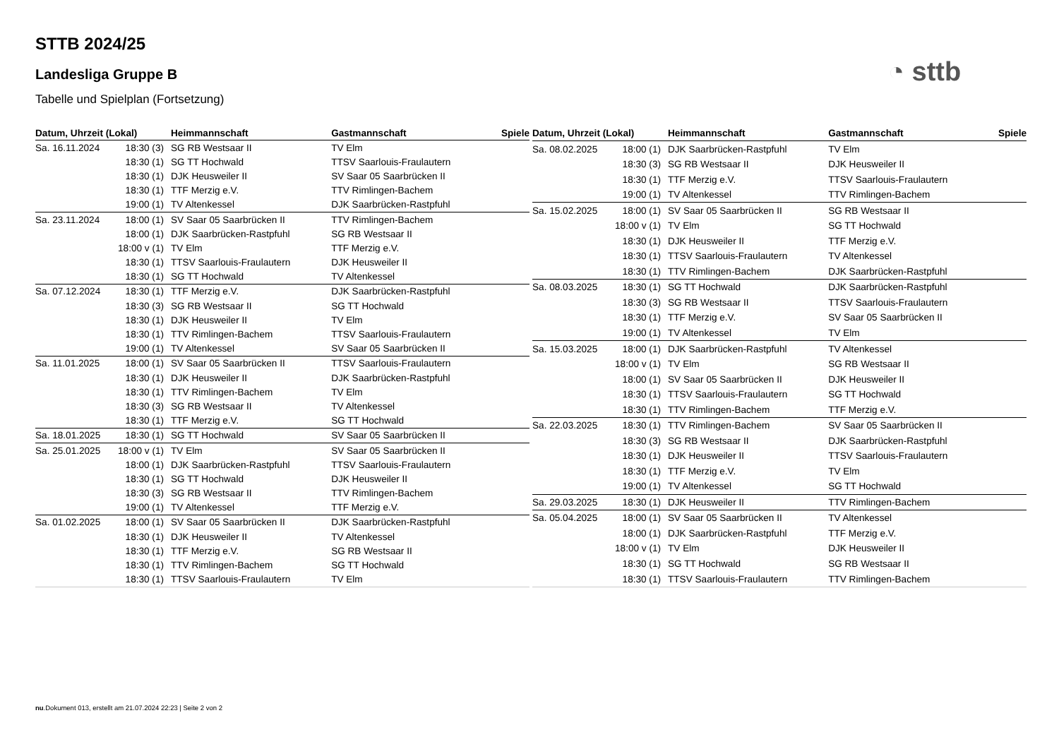STTB 2024/25
Landesliga Gruppe B
Tabelle und Spielplan (Fortsetzung)
◔ sttb
| Datum, Uhrzeit (Lokal) | | Heimmannschaft | Gastmannschaft | Spiele |
| --- | --- | --- | --- | --- |
| Sa. 16.11.2024 | 18:30 (3) | SG RB Westsaar II | TV Elm | |
| | 18:30 (1) | SG TT Hochwald | TTSV Saarlouis-Fraulautern | |
| | 18:30 (1) | DJK Heusweiler II | SV Saar 05 Saarbrücken II | |
| | 18:30 (1) | TTF Merzig e.V. | TTV Rimlingen-Bachem | |
| | 19:00 (1) | TV Altenkessel | DJK Saarbrücken-Rastpfuhl | |
| Sa. 23.11.2024 | 18:00 (1) | SV Saar 05 Saarbrücken II | TTV Rimlingen-Bachem | |
| | 18:00 (1) | DJK Saarbrücken-Rastpfuhl | SG RB Westsaar II | |
| | 18:00 v (1) | TV Elm | TTF Merzig e.V. | |
| | 18:30 (1) | TTSV Saarlouis-Fraulautern | DJK Heusweiler II | |
| | 18:30 (1) | SG TT Hochwald | TV Altenkessel | |
| Sa. 07.12.2024 | 18:30 (1) | TTF Merzig e.V. | DJK Saarbrücken-Rastpfuhl | |
| | 18:30 (3) | SG RB Westsaar II | SG TT Hochwald | |
| | 18:30 (1) | DJK Heusweiler II | TV Elm | |
| | 18:30 (1) | TTV Rimlingen-Bachem | TTSV Saarlouis-Fraulautern | |
| | 19:00 (1) | TV Altenkessel | SV Saar 05 Saarbrücken II | |
| Sa. 11.01.2025 | 18:00 (1) | SV Saar 05 Saarbrücken II | TTSV Saarlouis-Fraulautern | |
| | 18:30 (1) | DJK Heusweiler II | DJK Saarbrücken-Rastpfuhl | |
| | 18:30 (1) | TTV Rimlingen-Bachem | TV Elm | |
| | 18:30 (3) | SG RB Westsaar II | TV Altenkessel | |
| | 18:30 (1) | TTF Merzig e.V. | SG TT Hochwald | |
| Sa. 18.01.2025 | 18:30 (1) | SG TT Hochwald | SV Saar 05 Saarbrücken II | |
| Sa. 25.01.2025 | 18:00 v (1) | TV Elm | SV Saar 05 Saarbrücken II | |
| | 18:00 (1) | DJK Saarbrücken-Rastpfuhl | TTSV Saarlouis-Fraulautern | |
| | 18:30 (1) | SG TT Hochwald | DJK Heusweiler II | |
| | 18:30 (3) | SG RB Westsaar II | TTV Rimlingen-Bachem | |
| | 19:00 (1) | TV Altenkessel | TTF Merzig e.V. | |
| Sa. 01.02.2025 | 18:00 (1) | SV Saar 05 Saarbrücken II | DJK Saarbrücken-Rastpfuhl | |
| | 18:30 (1) | DJK Heusweiler II | TV Altenkessel | |
| | 18:30 (1) | TTF Merzig e.V. | SG RB Westsaar II | |
| | 18:30 (1) | TTV Rimlingen-Bachem | SG TT Hochwald | |
| | 18:30 (1) | TTSV Saarlouis-Fraulautern | TV Elm | |
| Datum, Uhrzeit (Lokal) | | Heimmannschaft | Gastmannschaft | Spiele |
| --- | --- | --- | --- | --- |
| Sa. 08.02.2025 | 18:00 (1) | DJK Saarbrücken-Rastpfuhl | TV Elm | |
| | 18:30 (3) | SG RB Westsaar II | DJK Heusweiler II | |
| | 18:30 (1) | TTF Merzig e.V. | TTSV Saarlouis-Fraulautern | |
| | 19:00 (1) | TV Altenkessel | TTV Rimlingen-Bachem | |
| Sa. 15.02.2025 | 18:00 (1) | SV Saar 05 Saarbrücken II | SG RB Westsaar II | |
| | 18:00 v (1) | TV Elm | SG TT Hochwald | |
| | 18:30 (1) | DJK Heusweiler II | TTF Merzig e.V. | |
| | 18:30 (1) | TTSV Saarlouis-Fraulautern | TV Altenkessel | |
| | 18:30 (1) | TTV Rimlingen-Bachem | DJK Saarbrücken-Rastpfuhl | |
| Sa. 08.03.2025 | 18:30 (1) | SG TT Hochwald | DJK Saarbrücken-Rastpfuhl | |
| | 18:30 (3) | SG RB Westsaar II | TTSV Saarlouis-Fraulautern | |
| | 18:30 (1) | TTF Merzig e.V. | SV Saar 05 Saarbrücken II | |
| | 19:00 (1) | TV Altenkessel | TV Elm | |
| Sa. 15.03.2025 | 18:00 (1) | DJK Saarbrücken-Rastpfuhl | TV Altenkessel | |
| | 18:00 v (1) | TV Elm | SG RB Westsaar II | |
| | 18:00 (1) | SV Saar 05 Saarbrücken II | DJK Heusweiler II | |
| | 18:30 (1) | TTSV Saarlouis-Fraulautern | SG TT Hochwald | |
| | 18:30 (1) | TTV Rimlingen-Bachem | TTF Merzig e.V. | |
| Sa. 22.03.2025 | 18:30 (1) | TTV Rimlingen-Bachem | SV Saar 05 Saarbrücken II | |
| | 18:30 (3) | SG RB Westsaar II | DJK Saarbrücken-Rastpfuhl | |
| | 18:30 (1) | DJK Heusweiler II | TTSV Saarlouis-Fraulautern | |
| | 18:30 (1) | TTF Merzig e.V. | TV Elm | |
| | 19:00 (1) | TV Altenkessel | SG TT Hochwald | |
| Sa. 29.03.2025 | 18:30 (1) | DJK Heusweiler II | TTV Rimlingen-Bachem | |
| Sa. 05.04.2025 | 18:00 (1) | SV Saar 05 Saarbrücken II | TV Altenkessel | |
| | 18:00 (1) | DJK Saarbrücken-Rastpfuhl | TTF Merzig e.V. | |
| | 18:00 v (1) | TV Elm | DJK Heusweiler II | |
| | 18:30 (1) | SG TT Hochwald | SG RB Westsaar II | |
| | 18:30 (1) | TTSV Saarlouis-Fraulautern | TTV Rimlingen-Bachem | |
nu.Dokument 013, erstellt am 21.07.2024 22:23 | Seite 2 von 2